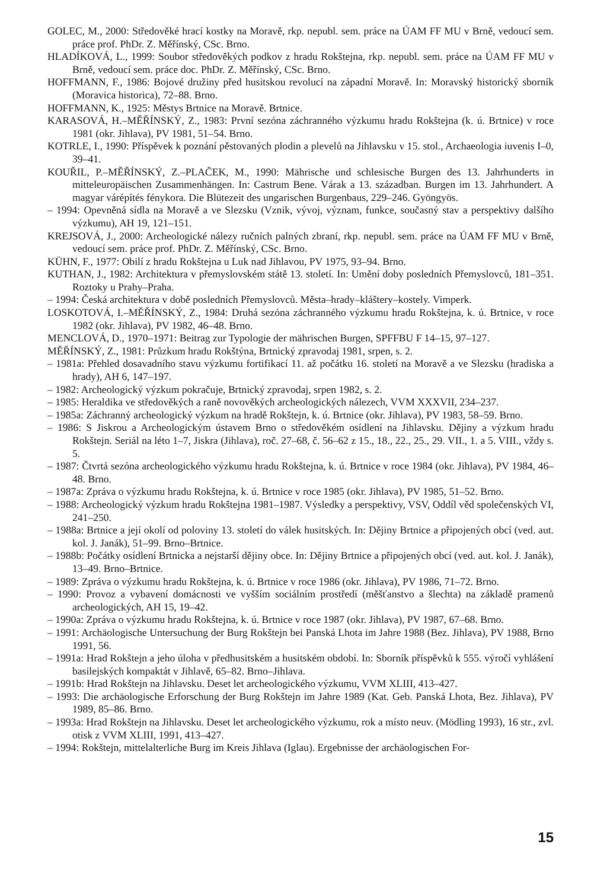GOLEC, M., 2000: Středověké hrací kostky na Moravě, rkp. nepubl. sem. práce na ÚAM FF MU v Brně, vedoucí sem. práce prof. PhDr. Z. Měřínský, CSc. Brno.
HLADÍKOVÁ, L., 1999: Soubor středověkých podkov z hradu Rokštejna, rkp. nepubl. sem. práce na ÚAM FF MU v Brně, vedoucí sem. práce doc. PhDr. Z. Měřínský, CSc. Brno.
HOFFMANN, F., 1986: Bojové družiny před husitskou revolucí na západní Moravě. In: Moravský historický sborník (Moravica historica), 72–88. Brno.
HOFFMANN, K., 1925: Městys Brtnice na Moravě. Brtnice.
KARASOVÁ, H.–MĚŘÍNSKÝ, Z., 1983: První sezóna záchranného výzkumu hradu Rokštejna (k. ú. Brtnice) v roce 1981 (okr. Jihlava), PV 1981, 51–54. Brno.
KOTRLE, I., 1990: Příspěvek k poznání pěstovaných plodin a plevelů na Jihlavsku v 15. stol., Archaeologia iuvenis I–0, 39–41.
KOUŘIL, P.–MĚŘÍNSKÝ, Z.–PLAČEK, M., 1990: Mährische und schlesische Burgen des 13. Jahrhunderts in mitteleuropäischen Zusammenhängen. In: Castrum Bene. Várak a 13. században. Burgen im 13. Jahrhundert. A magyar várépítés fénykora. Die Blütezeit des ungarischen Burgenbaus, 229–246. Gyöngyös.
– 1994: Opevněná sídla na Moravě a ve Slezsku (Vznik, vývoj, význam, funkce, současný stav a perspektivy dalšího výzkumu), AH 19, 121–151.
KREJSOVÁ, J., 2000: Archeologické nálezy ručních palných zbraní, rkp. nepubl. sem. práce na ÚAM FF MU v Brně, vedoucí sem. práce prof. PhDr. Z. Měřínský, CSc. Brno.
KÜHN, F., 1977: Obilí z hradu Rokštejna u Luk nad Jihlavou, PV 1975, 93–94. Brno.
KUTHAN, J., 1982: Architektura v přemyslovském státě 13. století. In: Umění doby posledních Přemyslovců, 181–351. Roztoky u Prahy–Praha.
– 1994: Česká architektura v době posledních Přemyslovců. Města–hrady–kláštery–kostely. Vimperk.
LOSKOTOVÁ, I.–MĚŘÍNSKÝ, Z., 1984: Druhá sezóna záchranného výzkumu hradu Rokštejna, k. ú. Brtnice, v roce 1982 (okr. Jihlava), PV 1982, 46–48. Brno.
MENCLOVÁ, D., 1970–1971: Beitrag zur Typologie der mährischen Burgen, SPFFBU F 14–15, 97–127.
MĚŘÍNSKÝ, Z., 1981: Průzkum hradu Rokštýna, Brtnický zpravodaj 1981, srpen, s. 2.
– 1981a: Přehled dosavadního stavu výzkumu fortifikací 11. až počátku 16. století na Moravě a ve Slezsku (hradiska a hrady), AH 6, 147–197.
– 1982: Archeologický výzkum pokračuje, Brtnický zpravodaj, srpen 1982, s. 2.
– 1985: Heraldika ve středověkých a raně novověkých archeologických nálezech, VVM XXXVII, 234–237.
– 1985a: Záchranný archeologický výzkum na hradě Rokštejn, k. ú. Brtnice (okr. Jihlava), PV 1983, 58–59. Brno.
– 1986: S Jiskrou a Archeologickým ústavem Brno o středověkém osídlení na Jihlavsku. Dějiny a výzkum hradu Rokštejn. Seriál na léto 1–7, Jiskra (Jihlava), roč. 27–68, č. 56–62 z 15., 18., 22., 25., 29. VII., 1. a 5. VIII., vždy s. 5.
– 1987: Čtvrtá sezóna archeologického výzkumu hradu Rokštejna, k. ú. Brtnice v roce 1984 (okr. Jihlava), PV 1984, 46–48. Brno.
– 1987a: Zpráva o výzkumu hradu Rokštejna, k. ú. Brtnice v roce 1985 (okr. Jihlava), PV 1985, 51–52. Brno.
– 1988: Archeologický výzkum hradu Rokštejna 1981–1987. Výsledky a perspektivy, VSV, Oddíl věd společenských VI, 241–250.
– 1988a: Brtnice a její okolí od poloviny 13. století do válek husitských. In: Dějiny Brtnice a připojených obcí (ved. aut. kol. J. Janák), 51–99. Brno–Brtnice.
– 1988b: Počátky osídlení Brtnicka a nejstarší dějiny obce. In: Dějiny Brtnice a připojených obcí (ved. aut. kol. J. Janák), 13–49. Brno–Brtnice.
– 1989: Zpráva o výzkumu hradu Rokštejna, k. ú. Brtnice v roce 1986 (okr. Jihlava), PV 1986, 71–72. Brno.
– 1990: Provoz a vybavení domácnosti ve vyšším sociálním prostředí (měšťanstvo a šlechta) na základě pramenů archeologických, AH 15, 19–42.
– 1990a: Zpráva o výzkumu hradu Rokštejna, k. ú. Brtnice v roce 1987 (okr. Jihlava), PV 1987, 67–68. Brno.
– 1991: Archäologische Untersuchung der Burg Rokštejn bei Panská Lhota im Jahre 1988 (Bez. Jihlava), PV 1988, Brno 1991, 56.
– 1991a: Hrad Rokštejn a jeho úloha v předhusitském a husitském období. In: Sborník příspěvků k 555. výročí vyhlášení basilejských kompaktát v Jihlavě, 65–82. Brno–Jihlava.
– 1991b: Hrad Rokštejn na Jihlavsku. Deset let archeologického výzkumu, VVM XLIII, 413–427.
– 1993: Die archäologische Erforschung der Burg Rokštejn im Jahre 1989 (Kat. Geb. Panská Lhota, Bez. Jihlava), PV 1989, 85–86. Brno.
– 1993a: Hrad Rokštejn na Jihlavsku. Deset let archeologického výzkumu, rok a místo neuv. (Mödling 1993), 16 str., zvl. otisk z VVM XLIII, 1991, 413–427.
– 1994: Rokštejn, mittelalterliche Burg im Kreis Jihlava (Iglau). Ergebnisse der archäologischen For-
15